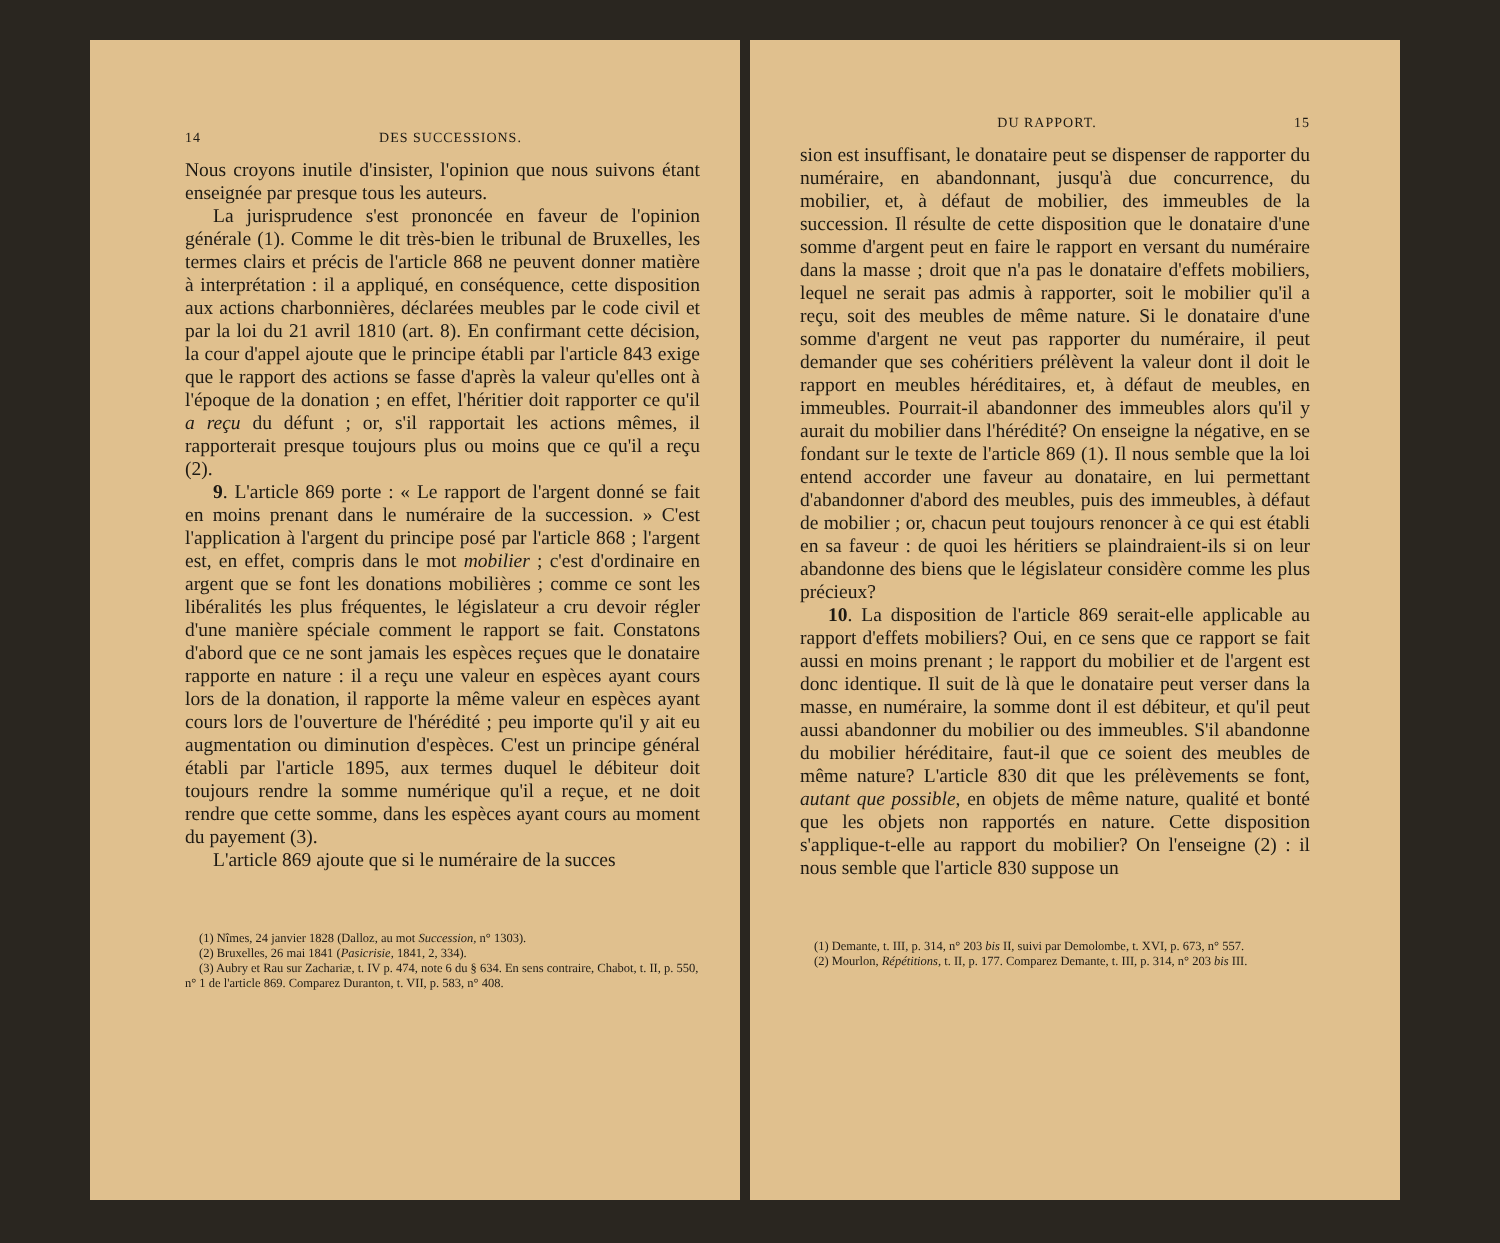14 DES SUCCESSIONS.
Nous croyons inutile d'insister, l'opinion que nous suivons étant enseignée par presque tous les auteurs.
La jurisprudence s'est prononcée en faveur de l'opinion générale (1). Comme le dit très-bien le tribunal de Bruxelles, les termes clairs et précis de l'article 868 ne peuvent donner matière à interprétation : il a appliqué, en conséquence, cette disposition aux actions charbonnières, déclarées meubles par le code civil et par la loi du 21 avril 1810 (art. 8). En confirmant cette décision, la cour d'appel ajoute que le principe établi par l'article 843 exige que le rapport des actions se fasse d'après la valeur qu'elles ont à l'époque de la donation ; en effet, l'héritier doit rapporter ce qu'il a reçu du défunt ; or, s'il rapportait les actions mêmes, il rapporterait presque toujours plus ou moins que ce qu'il a reçu (2).
9. L'article 869 porte : « Le rapport de l'argent donné se fait en moins prenant dans le numéraire de la succession. » C'est l'application à l'argent du principe posé par l'article 868 ; l'argent est, en effet, compris dans le mot mobilier ; c'est d'ordinaire en argent que se font les donations mobilières ; comme ce sont les libéralités les plus fréquentes, le législateur a cru devoir régler d'une manière spéciale comment le rapport se fait. Constatons d'abord que ce ne sont jamais les espèces reçues que le donataire rapporte en nature : il a reçu une valeur en espèces ayant cours lors de la donation, il rapporte la même valeur en espèces ayant cours lors de l'ouverture de l'hérédité ; peu importe qu'il y ait eu augmentation ou diminution d'espèces. C'est un principe général établi par l'article 1895, aux termes duquel le débiteur doit toujours rendre la somme numérique qu'il a reçue, et ne doit rendre que cette somme, dans les espèces ayant cours au moment du payement (3).
L'article 869 ajoute que si le numéraire de la succes
(1) Nîmes, 24 janvier 1828 (Dalloz, au mot Succession, n° 1303).
(2) Bruxelles, 26 mai 1841 (Pasicrisie, 1841, 2, 334).
(3) Aubry et Rau sur Zachariæ, t. IV p. 474, note 6 du § 634. En sens contraire, Chabot, t. II, p. 550, n° 1 de l'article 869. Comparez Duranton, t. VII, p. 583, n° 408.
DU RAPPORT. 15
sion est insuffisant, le donataire peut se dispenser de rapporter du numéraire, en abandonnant, jusqu'à due concurrence, du mobilier, et, à défaut de mobilier, des immeubles de la succession. Il résulte de cette disposition que le donataire d'une somme d'argent peut en faire le rapport en versant du numéraire dans la masse ; droit que n'a pas le donataire d'effets mobiliers, lequel ne serait pas admis à rapporter, soit le mobilier qu'il a reçu, soit des meubles de même nature. Si le donataire d'une somme d'argent ne veut pas rapporter du numéraire, il peut demander que ses cohéritiers prélèvent la valeur dont il doit le rapport en meubles héréditaires, et, à défaut de meubles, en immeubles. Pourrait-il abandonner des immeubles alors qu'il y aurait du mobilier dans l'hérédité? On enseigne la négative, en se fondant sur le texte de l'article 869 (1). Il nous semble que la loi entend accorder une faveur au donataire, en lui permettant d'abandonner d'abord des meubles, puis des immeubles, à défaut de mobilier ; or, chacun peut toujours renoncer à ce qui est établi en sa faveur : de quoi les héritiers se plaindraient-ils si on leur abandonne des biens que le législateur considère comme les plus précieux?
10. La disposition de l'article 869 serait-elle applicable au rapport d'effets mobiliers? Oui, en ce sens que ce rapport se fait aussi en moins prenant ; le rapport du mobilier et de l'argent est donc identique. Il suit de là que le donataire peut verser dans la masse, en numéraire, la somme dont il est débiteur, et qu'il peut aussi abandonner du mobilier ou des immeubles. S'il abandonne du mobilier héréditaire, faut-il que ce soient des meubles de même nature? L'article 830 dit que les prélèvements se font, autant que possible, en objets de même nature, qualité et bonté que les objets non rapportés en nature. Cette disposition s'applique-t-elle au rapport du mobilier? On l'enseigne (2) : il nous semble que l'article 830 suppose un
(1) Demante, t. III, p. 314, n° 203 bis II, suivi par Demolombe, t. XVI, p. 673, n° 557.
(2) Mourlon, Répétitions, t. II, p. 177. Comparez Demante, t. III, p. 314, n° 203 bis III.